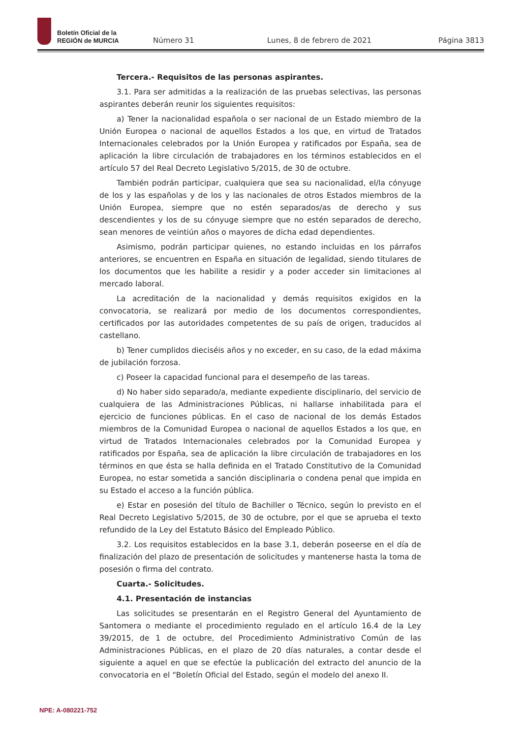Boletín Oficial de la
REGIÓN de MURCIA
Número 31 Lunes, 8 de febrero de 2021 Página 3813
Tercera.- Requisitos de las personas aspirantes.
3.1. Para ser admitidas a la realización de las pruebas selectivas, las personas aspirantes deberán reunir los siguientes requisitos:
a) Tener la nacionalidad española o ser nacional de un Estado miembro de la Unión Europea o nacional de aquellos Estados a los que, en virtud de Tratados Internacionales celebrados por la Unión Europea y ratificados por España, sea de aplicación la libre circulación de trabajadores en los términos establecidos en el artículo 57 del Real Decreto Legislativo 5/2015, de 30 de octubre.
También podrán participar, cualquiera que sea su nacionalidad, el/la cónyuge de los y las españolas y de los y las nacionales de otros Estados miembros de la Unión Europea, siempre que no estén separados/as de derecho y sus descendientes y los de su cónyuge siempre que no estén separados de derecho, sean menores de veintiún años o mayores de dicha edad dependientes.
Asimismo, podrán participar quienes, no estando incluidas en los párrafos anteriores, se encuentren en España en situación de legalidad, siendo titulares de los documentos que les habilite a residir y a poder acceder sin limitaciones al mercado laboral.
La acreditación de la nacionalidad y demás requisitos exigidos en la convocatoria, se realizará por medio de los documentos correspondientes, certificados por las autoridades competentes de su país de origen, traducidos al castellano.
b) Tener cumplidos dieciséis años y no exceder, en su caso, de la edad máxima de jubilación forzosa.
c) Poseer la capacidad funcional para el desempeño de las tareas.
d) No haber sido separado/a, mediante expediente disciplinario, del servicio de cualquiera de las Administraciones Públicas, ni hallarse inhabilitada para el ejercicio de funciones públicas. En el caso de nacional de los demás Estados miembros de la Comunidad Europea o nacional de aquellos Estados a los que, en virtud de Tratados Internacionales celebrados por la Comunidad Europea y ratificados por España, sea de aplicación la libre circulación de trabajadores en los términos en que ésta se halla definida en el Tratado Constitutivo de la Comunidad Europea, no estar sometida a sanción disciplinaria o condena penal que impida en su Estado el acceso a la función pública.
e) Estar en posesión del título de Bachiller o Técnico, según lo previsto en el Real Decreto Legislativo 5/2015, de 30 de octubre, por el que se aprueba el texto refundido de la Ley del Estatuto Básico del Empleado Público.
3.2. Los requisitos establecidos en la base 3.1, deberán poseerse en el día de finalización del plazo de presentación de solicitudes y mantenerse hasta la toma de posesión o firma del contrato.
Cuarta.- Solicitudes.
4.1. Presentación de instancias
Las solicitudes se presentarán en el Registro General del Ayuntamiento de Santomera o mediante el procedimiento regulado en el artículo 16.4 de la Ley 39/2015, de 1 de octubre, del Procedimiento Administrativo Común de las Administraciones Públicas, en el plazo de 20 días naturales, a contar desde el siguiente a aquel en que se efectúe la publicación del extracto del anuncio de la convocatoria en el “Boletín Oficial del Estado, según el modelo del anexo II.
NPE: A-080221-752